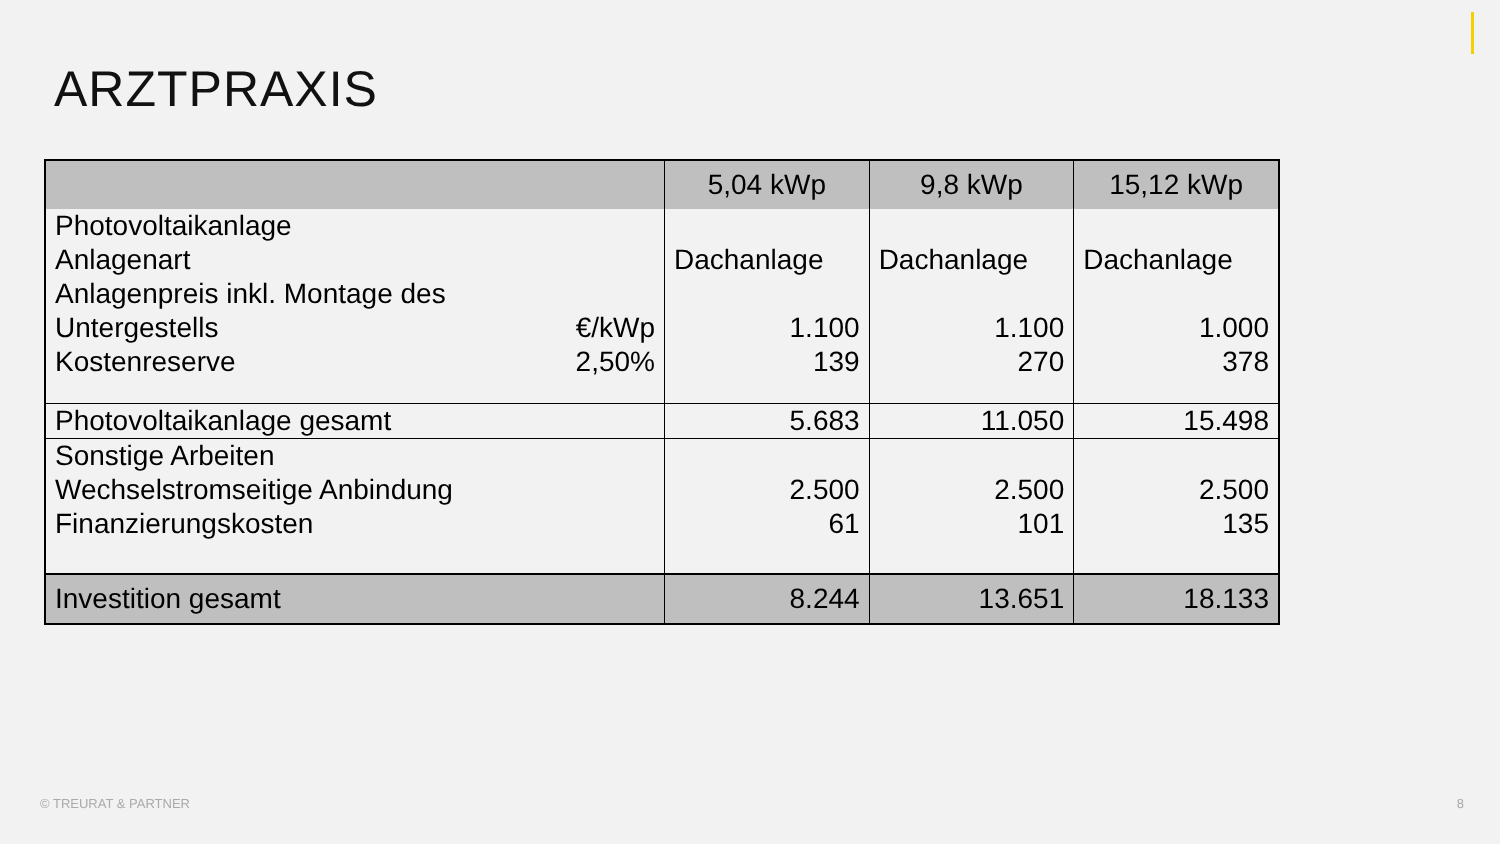ARZTPRAXIS
| | 5,04 kWp | 9,8 kWp | 15,12 kWp |
| --- | --- | --- | --- |
| Photovoltaikanlage Anlagenart Anlagenpreis inkl. Montage des Untergestells €/kWp Kostenreserve 2,50% | Dachanlage 1.100 139 | Dachanlage 1.100 270 | Dachanlage 1.000 378 |
| Photovoltaikanlage gesamt | 5.683 | 11.050 | 15.498 |
| Sonstige Arbeiten Wechselstromseitige Anbindung Finanzierungskosten | 2.500 61 | 2.500 101 | 2.500 135 |
| Investition gesamt | 8.244 | 13.651 | 18.133 |
© TREURAT & PARTNER 8